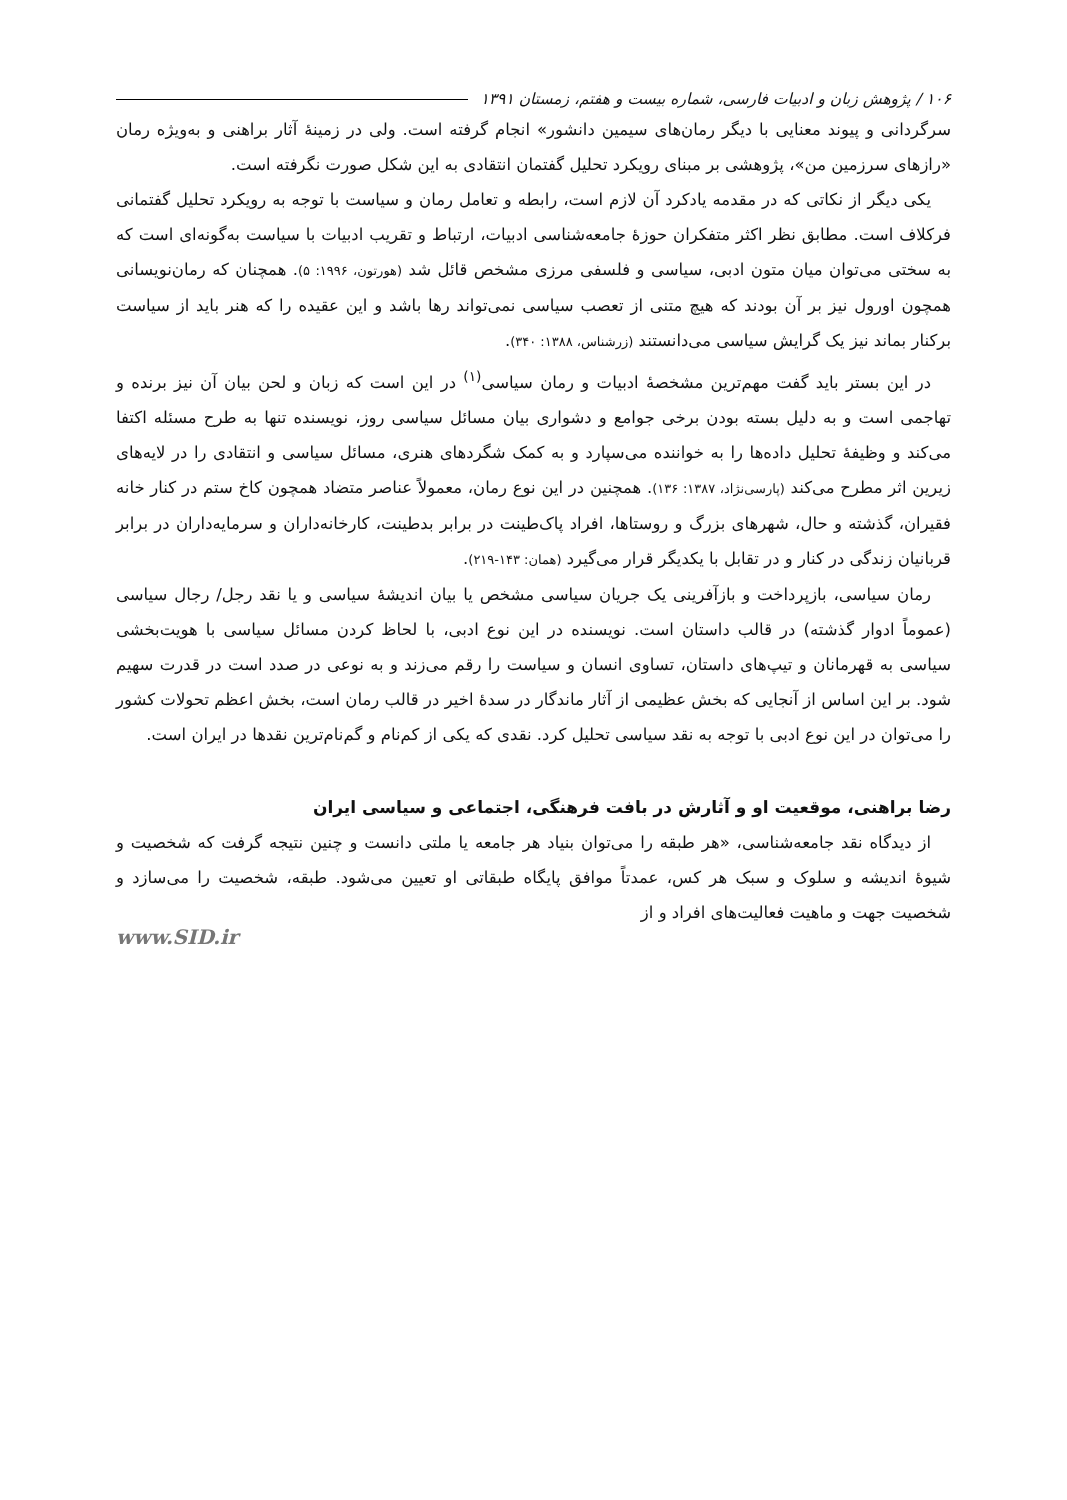۱۰۶ / پژوهش زبان و ادبیات فارسی، شماره بیست و هفتم، زمستان ۱۳۹۱
سرگردانی و پیوند معنایی با دیگر رمان‌های سیمین دانشور» انجام گرفته است. ولی در زمینهٔ آثار براهنی و به‌ویژه رمان «رازهای سرزمین من»، پژوهشی بر مبنای رویکرد تحلیل گفتمان انتقادی به این شکل صورت نگرفته است.
یکی دیگر از نکاتی که در مقدمه یادکرد آن لازم است، رابطه و تعامل رمان و سیاست با توجه به رویکرد تحلیل گفتمانی فرکلاف است. مطابق نظر اکثر متفکران حوزهٔ جامعه‌شناسی ادبیات، ارتباط و تقریب ادبیات با سیاست به‌گونه‌ای است که به سختی می‌توان میان متون ادبی، سیاسی و فلسفی مرزی مشخص قائل شد (هورتون، ۱۹۹۶: ۵). همچنان که رمان‌نویسانی همچون اورول نیز بر آن بودند که هیچ متنی از تعصب سیاسی نمی‌تواند رها باشد و این عقیده را که هنر باید از سیاست برکنار بماند نیز یک گرایش سیاسی می‌دانستند (زرشناس، ۱۳۸۸: ۳۴۰).
در این بستر باید گفت مهم‌ترین مشخصهٔ ادبیات و رمان سیاسی<sup>(۱)</sup> در این است که زبان و لحن بیان آن نیز برنده و تهاجمی است و به دلیل بسته بودن برخی جوامع و دشواری بیان مسائل سیاسی روز، نویسنده تنها به طرح مسئله اکتفا می‌کند و وظیفهٔ تحلیل داده‌ها را به خواننده می‌سپارد و به کمک شگردهای هنری، مسائل سیاسی و انتقادی را در لایه‌های زیرین اثر مطرح می‌کند (پارسی‌نژاد، ۱۳۸۷: ۱۳۶). همچنین در این نوع رمان، معمولاً عناصر متضاد همچون کاخ ستم در کنار خانه فقیران، گذشته و حال، شهرهای بزرگ و روستاها، افراد پاک‌طینت در برابر بدطینت، کارخانه‌داران و سرمایه‌داران در برابر قربانیان زندگی در کنار و در تقابل با یکدیگر قرار می‌گیرد (همان: ۱۴۳-۲۱۹).
رمان سیاسی، بازپرداخت و بازآفرینی یک جریان سیاسی مشخص یا بیان اندیشهٔ سیاسی و یا نقد رجل/ رجال سیاسی (عموماً ادوار گذشته) در قالب داستان است. نویسنده در این نوع ادبی، با لحاظ کردن مسائل سیاسی با هویت‌بخشی سیاسی به قهرمانان و تیپ‌های داستان، تساوی انسان و سیاست را رقم می‌زند و به نوعی در صدد است در قدرت سهیم شود. بر این اساس از آنجایی که بخش عظیمی از آثار ماندگار در سدهٔ اخیر در قالب رمان است، بخش اعظم تحولات کشور را می‌توان در این نوع ادبی با توجه به نقد سیاسی تحلیل کرد. نقدی که یکی از کم‌نام و گم‌نام‌ترین نقدها در ایران است.
رضا براهنی، موقعیت او و آثارش در بافت فرهنگی، اجتماعی و سیاسی ایران
از دیدگاه نقد جامعه‌شناسی، «هر طبقه را می‌توان بنیاد هر جامعه یا ملتی دانست و چنین نتیجه گرفت که شخصیت و شیوهٔ اندیشه و سلوک و سبک هر کس، عمدتاً موافق پایگاه طبقاتی او تعیین می‌شود. طبقه، شخصیت را می‌سازد و شخصیت جهت و ماهیت فعالیت‌های افراد و از
www.SID.ir